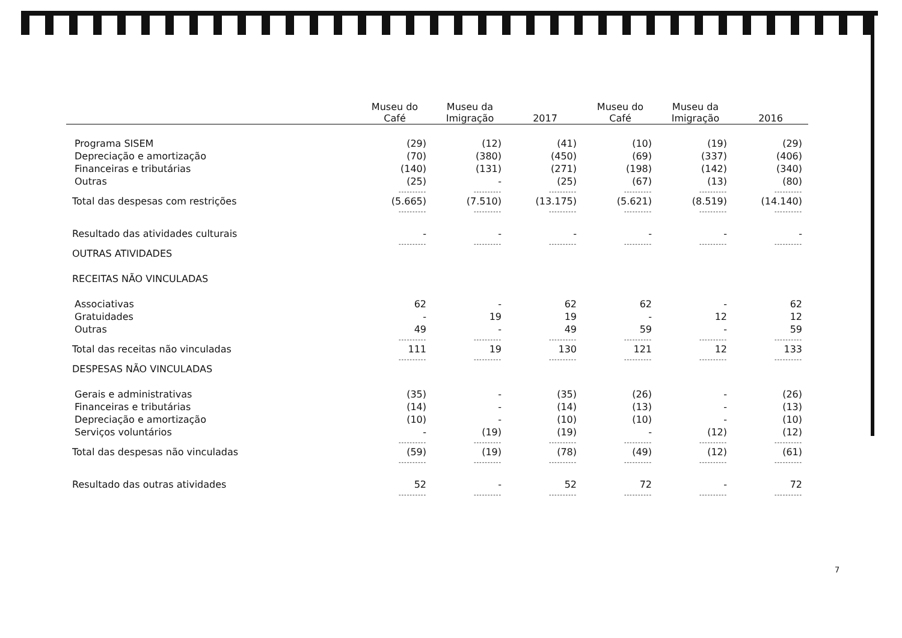| | Museu do Café | Museu da Imigração | 2017 | Museu do Café | Museu da Imigração | 2016 |
| --- | --- | --- | --- | --- | --- | --- |
| Programa SISEM | (29) | (12) | (41) | (10) | (19) | (29) |
| Depreciação e amortização | (70) | (380) | (450) | (69) | (337) | (406) |
| Financeiras e tributárias | (140) | (131) | (271) | (198) | (142) | (340) |
| Outras | (25) | - | (25) | (67) | (13) | (80) |
| | ---------- | ---------- | ---------- | ---------- | ---------- | ---------- |
| Total das despesas com restrições | (5.665) | (7.510) | (13.175) | (5.621) | (8.519) | (14.140) |
| | ---------- | ---------- | ---------- | ---------- | ---------- | ---------- |
| Resultado das atividades culturais | - | - | - | - | - | - |
| | ---------- | ---------- | ---------- | ---------- | ---------- | ---------- |
| OUTRAS ATIVIDADES | | | | | | |
| RECEITAS NÃO VINCULADAS | | | | | | |
| Associativas | 62 | - | 62 | 62 | - | 62 |
| Gratuidades | - | 19 | 19 | - | 12 | 12 |
| Outras | 49 | - | 49 | 59 | - | 59 |
| | ---------- | ---------- | ---------- | ---------- | ---------- | ---------- |
| Total das receitas não vinculadas | 111 | 19 | 130 | 121 | 12 | 133 |
| | ---------- | ---------- | ---------- | ---------- | ---------- | ---------- |
| DESPESAS NÃO VINCULADAS | | | | | | |
| Gerais e administrativas | (35) | - | (35) | (26) | - | (26) |
| Financeiras e tributárias | (14) | - | (14) | (13) | - | (13) |
| Depreciação e amortização | (10) | - | (10) | (10) | - | (10) |
| Serviços voluntários | - | (19) | (19) | - | (12) | (12) |
| | ---------- | ---------- | ---------- | ---------- | ---------- | ---------- |
| Total das despesas não vinculadas | (59) | (19) | (78) | (49) | (12) | (61) |
| | ---------- | ---------- | ---------- | ---------- | ---------- | ---------- |
| Resultado das outras atividades | 52 | - | 52 | 72 | - | 72 |
| | ---------- | ---------- | ---------- | ---------- | ---------- | ---------- |
7